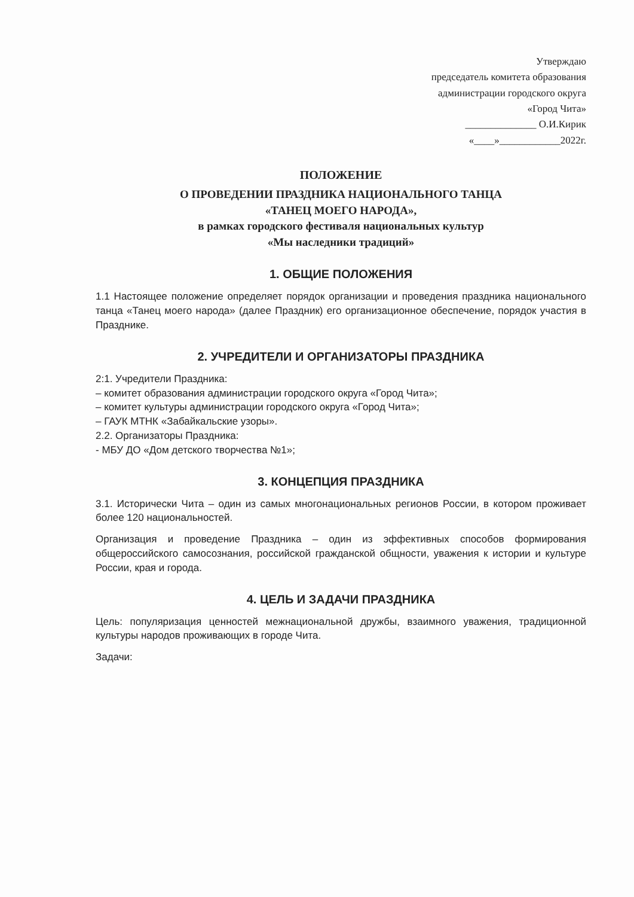Утверждаю
председатель комитета образования
администрации городского округа
«Город Чита»
______________ О.И.Кирик
«____»____________2022г.
ПОЛОЖЕНИЕ
О ПРОВЕДЕНИИ ПРАЗДНИКА НАЦИОНАЛЬНОГО ТАНЦА
«ТАНЕЦ МОЕГО НАРОДА»,
в рамках городского фестиваля национальных культур
«Мы наследники традиций»
1. ОБЩИЕ ПОЛОЖЕНИЯ
1.1 Настоящее положение определяет порядок организации и проведения праздника национального танца «Танец моего народа» (далее Праздник) его организационное обеспечение, порядок участия в Празднике.
2. УЧРЕДИТЕЛИ И ОРГАНИЗАТОРЫ ПРАЗДНИКА
2:1. Учредители Праздника:
– комитет образования администрации городского округа «Город Чита»;
– комитет культуры администрации городского округа «Город Чита»;
– ГАУК МТНК «Забайкальские узоры».
2.2. Организаторы Праздника:
- МБУ ДО «Дом детского творчества №1»;
3. КОНЦЕПЦИЯ ПРАЗДНИКА
3.1. Исторически Чита – один из самых многонациональных регионов России, в котором проживает более 120 национальностей.
Организация и проведение Праздника – один из эффективных способов формирования общероссийского самосознания, российской гражданской общности, уважения к истории и культуре России, края и города.
4. ЦЕЛЬ И ЗАДАЧИ ПРАЗДНИКА
Цель: популяризация ценностей межнациональной дружбы, взаимного уважения, традиционной культуры народов проживающих в городе Чита.
Задачи: